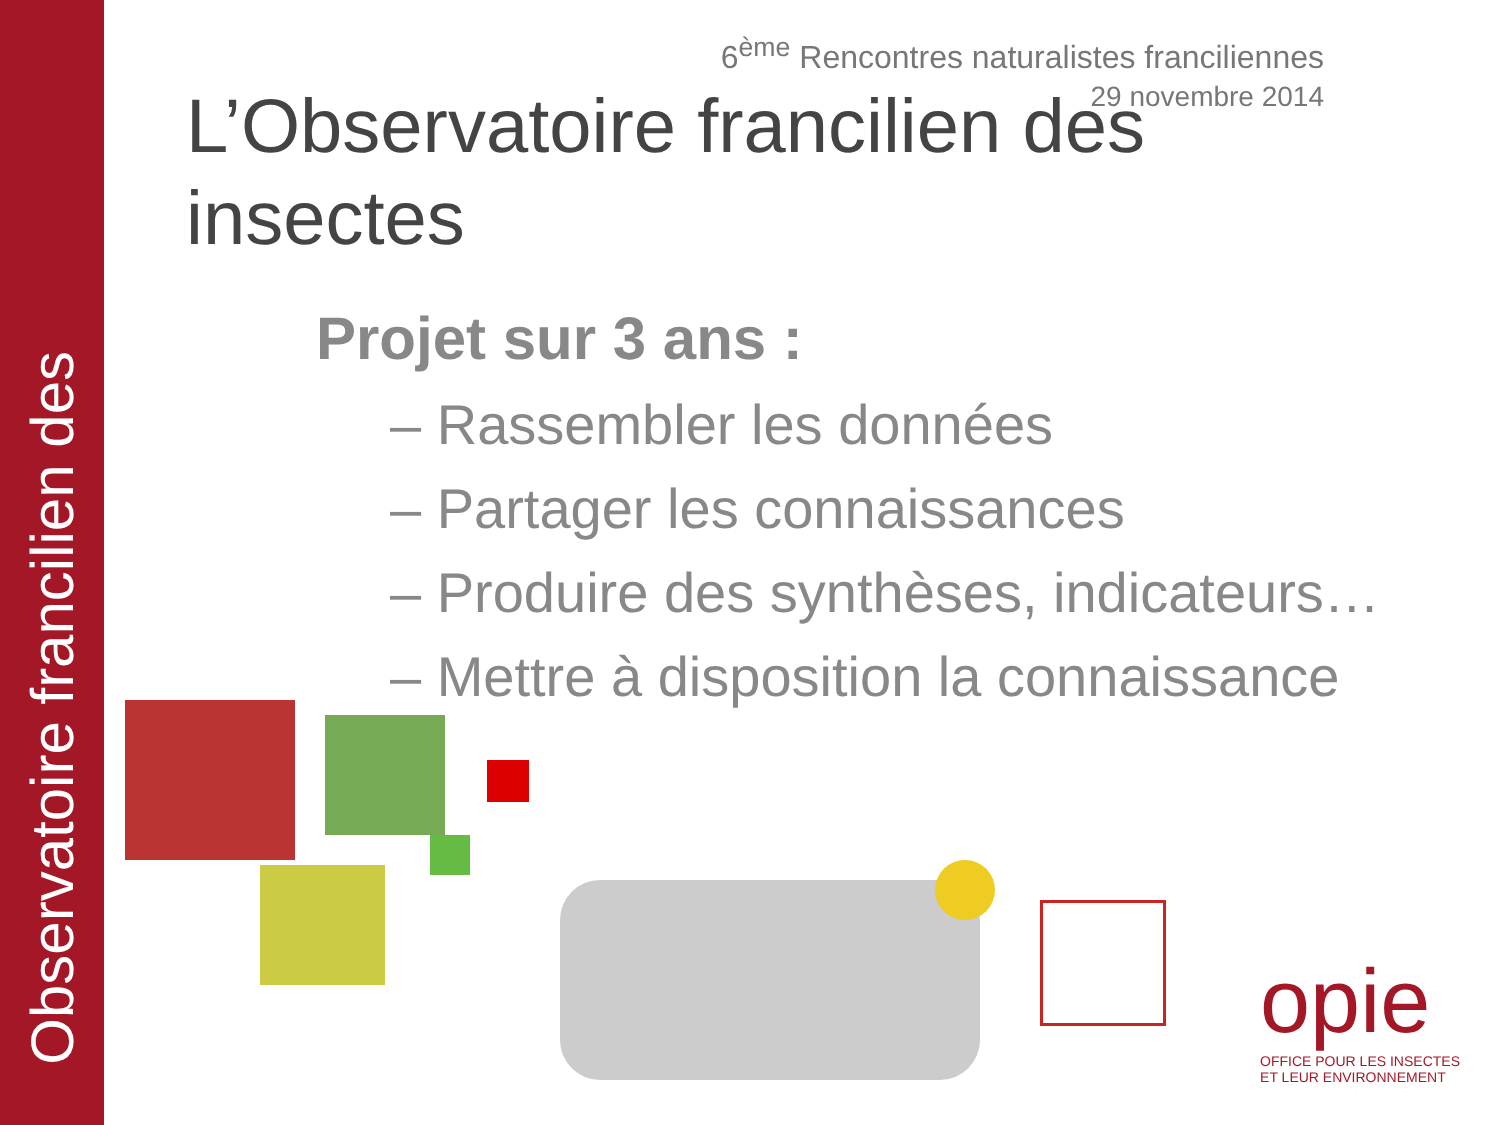Observatoire francilien des
6<sup>ème</sup> Rencontres naturalistes franciliennes
29 novembre 2014
L’Observatoire francilien des insectes
Projet sur 3 ans :
– Rassembler les données
– Partager les connaissances
– Produire des synthèses, indicateurs…
– Mettre à disposition la connaissance
opie
OFFICE POUR LES INSECTES
ET LEUR ENVIRONNEMENT